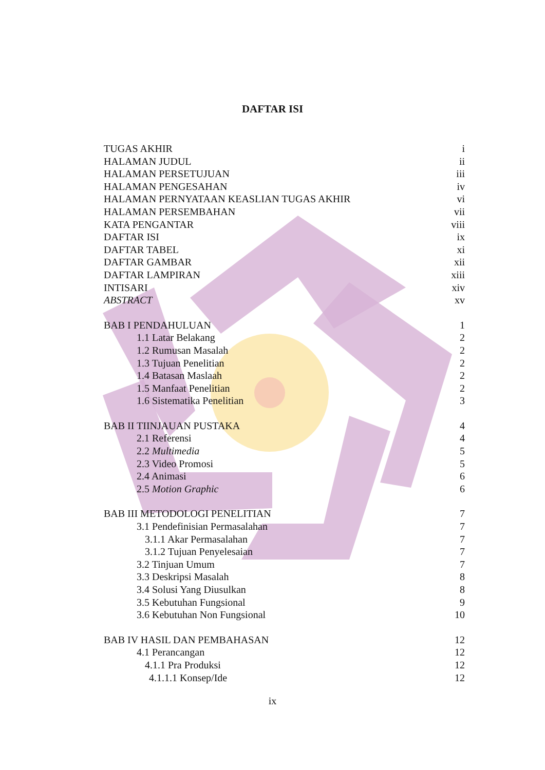DAFTAR ISI
TUGAS AKHIR i
HALAMAN JUDUL ii
HALAMAN PERSETUJUAN iii
HALAMAN PENGESAHAN iv
HALAMAN PERNYATAAN KEASLIAN TUGAS AKHIR vi
HALAMAN PERSEMBAHAN vii
KATA PENGANTAR viii
DAFTAR ISI ix
DAFTAR TABEL xi
DAFTAR GAMBAR xii
DAFTAR LAMPIRAN xiii
INTISARI xiv
ABSTRACT xv
BAB I PENDAHULUAN 1
1.1 Latar Belakang 2
1.2 Rumusan Masalah 2
1.3 Tujuan Penelitian 2
1.4 Batasan Maslaah 2
1.5 Manfaat Penelitian 2
1.6 Sistematika Penelitian 3
BAB II TIINJAUAN PUSTAKA 4
2.1 Referensi 4
2.2 Multimedia 5
2.3 Video Promosi 5
2.4 Animasi 6
2.5 Motion Graphic 6
BAB III METODOLOGI PENELITIAN 7
3.1 Pendefinisian Permasalahan 7
3.1.1 Akar Permasalahan 7
3.1.2 Tujuan Penyelesaian 7
3.2 Tinjuan Umum 7
3.3 Deskripsi Masalah 8
3.4 Solusi Yang Diusulkan 8
3.5 Kebutuhan Fungsional 9
3.6 Kebutuhan Non Fungsional 10
BAB IV HASIL DAN PEMBAHASAN 12
4.1 Perancangan 12
4.1.1 Pra Produksi 12
4.1.1.1 Konsep/Ide 12
ix